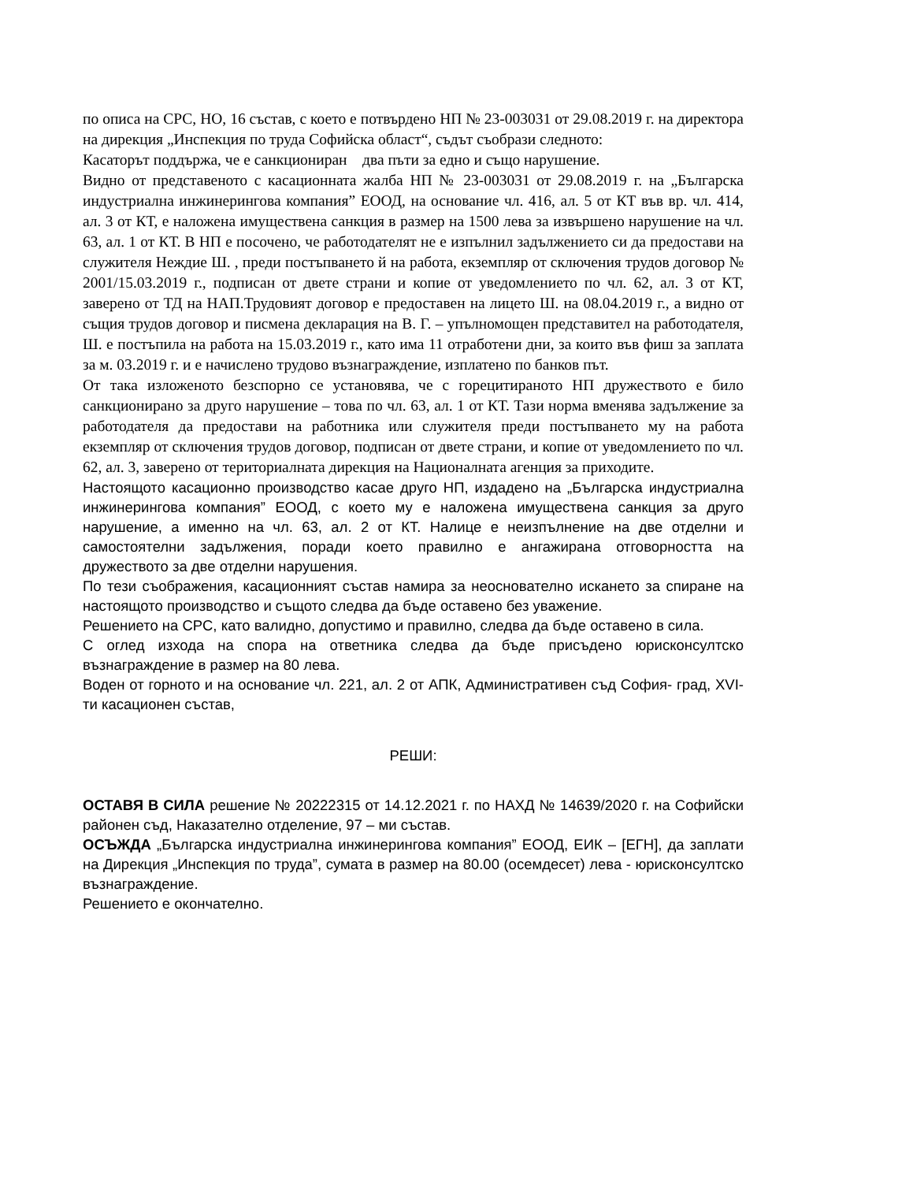по описа на СРС, НО, 16 състав, с което е потвърдено НП № 23-003031 от 29.08.2019 г. на директора на дирекция „Инспекция по труда Софийска област“, съдът съобрази следното:
Касаторът поддържа, че е санкциониран два пъти за едно и също нарушение.
Видно от представеното с касационната жалба НП № 23-003031 от 29.08.2019 г. на „Българска индустриална инжинерингова компания” ЕООД, на основание чл. 416, ал. 5 от КТ във вр. чл. 414, ал. 3 от КТ, е наложена имуществена санкция в размер на 1500 лева за извършено нарушение на чл. 63, ал. 1 от КТ. В НП е посочено, че работодателят не е изпълнил задължението си да предостави на служителя Неждие Ш. , преди постъпването й на работа, екземпляр от сключения трудов договор № 2001/15.03.2019 г., подписан от двете страни и копие от уведомлението по чл. 62, ал. 3 от КТ, заверено от ТД на НАП.Трудовият договор е предоставен на лицето Ш. на 08.04.2019 г., а видно от същия трудов договор и писмена декларация на В. Г. – упълномощен представител на работодателя, Ш. е постъпила на работа на 15.03.2019 г., като има 11 отработени дни, за които във фиш за заплата за м. 03.2019 г. и е начислено трудово възнаграждение, изплатено по банков път.
От така изложеното безспорно се установява, че с горецитираното НП дружеството е било санкционирано за друго нарушение – това по чл. 63, ал. 1 от КТ. Тази норма вменява задължение за работодателя да предостави на работника или служителя преди постъпването му на работа екземпляр от сключения трудов договор, подписан от двете страни, и копие от уведомлението по чл. 62, ал. 3, заверено от териториалната дирекция на Националната агенция за приходите.
Настоящото касационно производство касае друго НП, издадено на „Българска индустриална инжинерингова компания” ЕООД, с което му е наложена имуществена санкция за друго нарушение, а именно на чл. 63, ал. 2 от КТ. Налице е неизпълнение на две отделни и самостоятелни задължения, поради което правилно е ангажирана отговорността на дружеството за две отделни нарушения.
По тези съображения, касационният състав намира за неоснователно искането за спиране на настоящото производство и същото следва да бъде оставено без уважение.
Решението на СРС, като валидно, допустимо и правилно, следва да бъде оставено в сила.
С оглед изхода на спора на ответника следва да бъде присъдено юрисконсултско възнаграждение в размер на 80 лева.
Воден от горното и на основание чл. 221, ал. 2 от АПК, Административен съд София- град, XVI-ти касационен състав,
РЕШИ:
ОСТАВЯ В СИЛА решение № 20222315 от 14.12.2021 г. по НАХД № 14639/2020 г. на Софийски районен съд, Наказателно отделение, 97 – ми състав.
ОСЪЖДА „Българска индустриална инжинерингова компания” ЕООД, ЕИК – [ЕГН], да заплати на Дирекция „Инспекция по труда”, сумата в размер на 80.00 (осемдесет) лева - юрисконсултско възнаграждение.
Решението е окончателно.